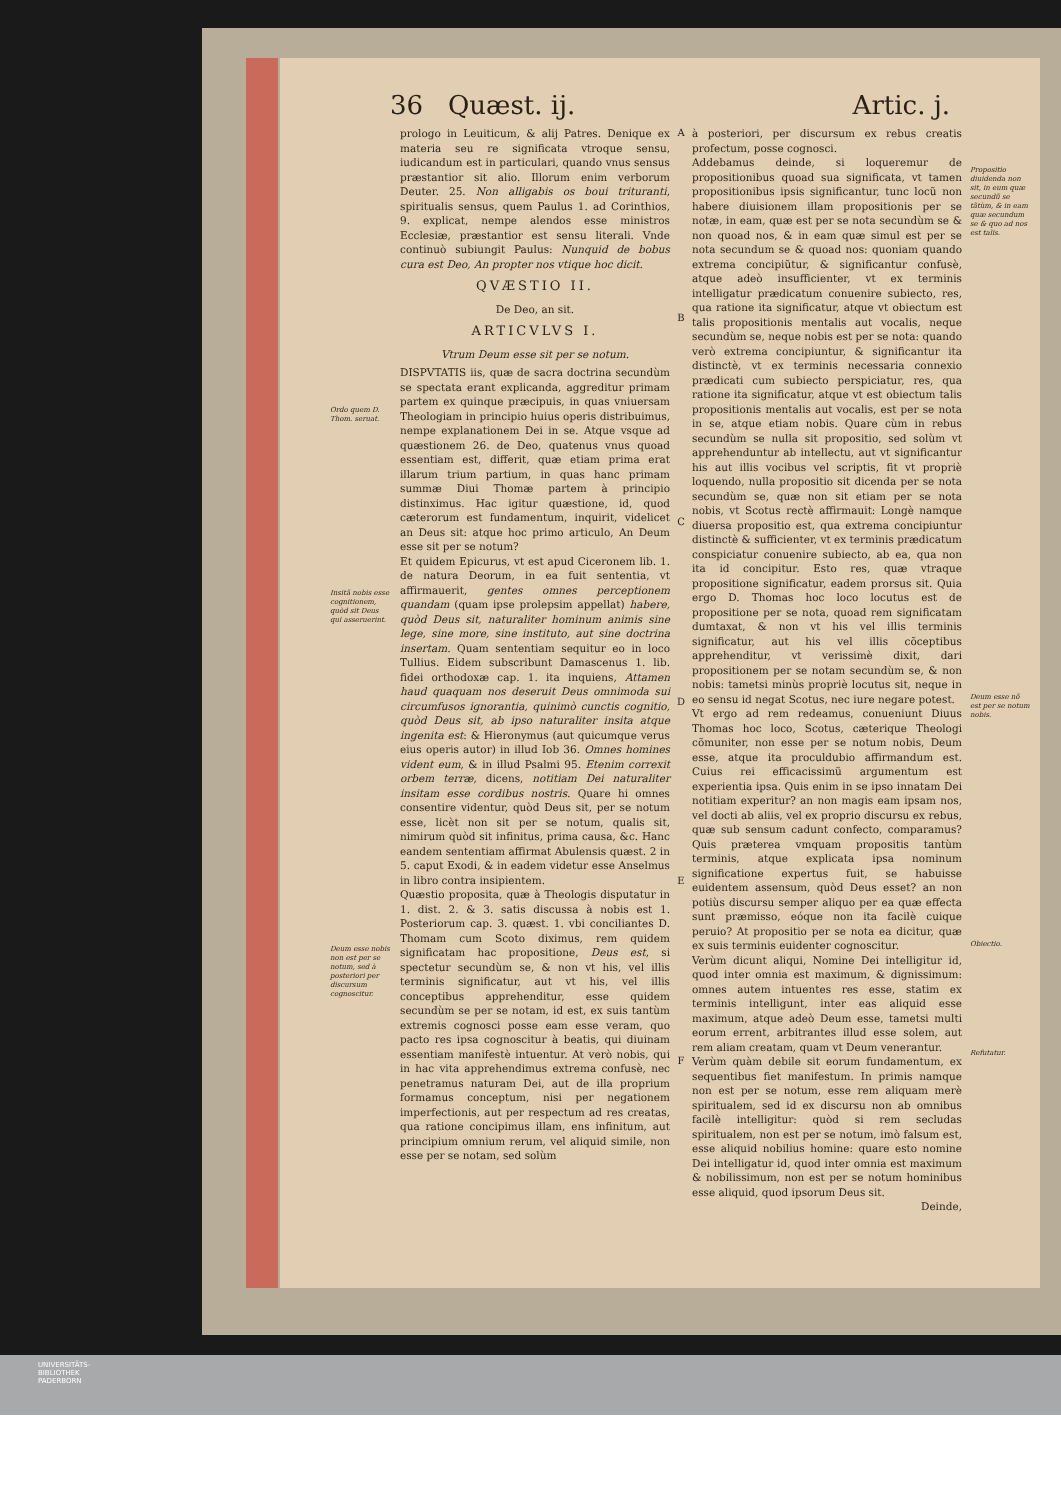36 Quæst. ij. Artic. j.
Ordo quem D. Thom. seruat.
Insitã nobis esse cognitionem, quòd sit Deus qui asseruerint.
Deum esse nobis non est per se notum, sed à posteriori per discursum cognoscitur.
prologo in Leuiticum, & alij Patres. Denique ex materia seu re significata vtroque sensu, iudicandum est in particulari, quando vnus sensus præstantior sit alio. Illorum enim verborum Deuter. 25. Non alligabis os boui trituranti, spiritualis sensus, quem Paulus 1. ad Corinthios, 9. explicat, nempe alendos esse ministros Ecclesiæ, præstantior est sensu literali. Vnde continuò subiungit Paulus: Nunquid de bobus cura est Deo, An propter nos vtique hoc dicit.
QVÆSTIO II.
De Deo, an sit.
ARTICVLVS I.
Vtrum Deum esse sit per se notum.
DISPVTATIS iis, quæ de sacra doctrina secundùm se spectata erant explicanda, aggreditur primam partem ex quinque præcipuis, in quas vniuersam Theologiam in principio huius operis distribuimus, nempe explanationem Dei in se. Atque vsque ad quæstionem 26. de Deo, quatenus vnus quoad essentiam est, differit, quæ etiam prima erat illarum trium partium, in quas hanc primam summæ Diui Thomæ partem à principio distinximus. Hac igitur quæstione, id, quod cæterorum est fundamentum, inquirit, videlicet an Deus sit: atque hoc primo articulo, An Deum esse sit per se notum?
Et quidem Epicurus, vt est apud Ciceronem lib. 1. de natura Deorum, in ea fuit sententia, vt affirmauerit, gentes omnes perceptionem quandam (quam ipse prolepsim appellat) habere, quòd Deus sit, naturaliter hominum animis sine lege, sine more, sine instituto, aut sine doctrina insertam. Quam sententiam sequitur eo in loco Tullius. Eidem subscribunt Damascenus 1. lib. fidei orthodoxæ cap. 1. ita inquiens, Attamen haud quaquam nos deseruit Deus omnimoda sui circumfusos ignorantia, quinimò cunctis cognitio, quòd Deus sit, ab ipso naturaliter insita atque ingenita est: & Hieronymus (aut quicumque verus eius operis autor) in illud Iob 36. Omnes homines vident eum, & in illud Psalmi 95. Etenim correxit orbem terræ, dicens, notitiam Dei naturaliter insitam esse cordibus nostris. Quare hi omnes consentire videntur, quòd Deus sit, per se notum esse, licèt non sit per se notum, qualis sit, nimirum quòd sit infinitus, prima causa, &c. Hanc eandem sententiam affirmat Abulensis quæst. 2 in 5. caput Exodi, & in eadem videtur esse Anselmus in libro contra insipientem.
Quæstio proposita, quæ à Theologis disputatur in 1. dist. 2. & 3. satis discussa à nobis est 1. Posteriorum cap. 3. quæst. 1. vbi conciliantes D. Thomam cum Scoto diximus, rem quidem significatam hac propositione, Deus est, si spectetur secundùm se, & non vt his, vel illis terminis significatur, aut vt his, vel illis conceptibus apprehenditur, esse quidem secundùm se per se notam, id est, ex suis tantùm extremis cognosci posse eam esse veram, quo pacto res ipsa cognoscitur à beatis, qui diuinam essentiam manifestè intuentur. At verò nobis, qui in hac vita apprehendimus extrema confusè, nec penetramus naturam Dei, aut de illa proprium formamus conceptum, nisi per negationem imperfectionis, aut per respectum ad res creatas, qua ratione concipimus illam, ens infinitum, aut principium omnium rerum, vel aliquid simile, non esse per se notam, sed solùm
A
B
C
D
E
F
à posteriori, per discursum ex rebus creatis profectum, posse cognosci.
Addebamus deinde, si loqueremur de propositionibus quoad sua significata, vt tamen propositionibus ipsis significantur, tunc locũ non habere diuisionem illam propositionis per se notæ, in eam, quæ est per se nota secundùm se & non quoad nos, & in eam quæ simul est per se nota secundum se & quoad nos: quoniam quando extrema concipiũtur, & significantur confusè, atque adeò insufficienter, vt ex terminis intelligatur prædicatum conuenire subiecto, res, qua ratione ita significatur, atque vt obiectum est talis propositionis mentalis aut vocalis, neque secundùm se, neque nobis est per se nota: quando verò extrema concipiuntur, & significantur ita distinctè, vt ex terminis necessaria connexio prædicati cum subiecto perspiciatur, res, qua ratione ita significatur, atque vt est obiectum talis propositionis mentalis aut vocalis, est per se nota in se, atque etiam nobis. Quare cùm in rebus secundùm se nulla sit propositio, sed solùm vt apprehenduntur ab intellectu, aut vt significantur his aut illis vocibus vel scriptis, fit vt propriè loquendo, nulla propositio sit dicenda per se nota secundùm se, quæ non sit etiam per se nota nobis, vt Scotus rectè affirmauit: Longè namque diuersa propositio est, qua extrema concipiuntur distinctè & sufficienter, vt ex terminis prædicatum conspiciatur conuenire subiecto, ab ea, qua non ita id concipitur. Esto res, quæ vtraque propositione significatur, eadem prorsus sit. Quia ergo D. Thomas hoc loco locutus est de propositione per se nota, quoad rem significatam dumtaxat, & non vt his vel illis terminis significatur, aut his vel illis cõceptibus apprehenditur, vt verissimè dixit, dari propositionem per se notam secundùm se, & non nobis: tametsi minùs propriè locutus sit, neque in eo sensu id negat Scotus, nec iure negare potest.
Vt ergo ad rem redeamus, conueniunt Diuus Thomas hoc loco, Scotus, cæterique Theologi cõmuniter, non esse per se notum nobis, Deum esse, atque ita proculdubio affirmandum est. Cuius rei efficacissimũ argumentum est experientia ipsa. Quis enim in se ipso innatam Dei notitiam experitur? an non magis eam ipsam nos, vel docti ab aliis, vel ex proprio discursu ex rebus, quæ sub sensum cadunt confecto, comparamus? Quis præterea vmquam propositis tantùm terminis, atque explicata ipsa nominum significatione expertus fuit, se habuisse euidentem assensum, quòd Deus esset? an non potiùs discursu semper aliquo per ea quæ effecta sunt præmisso, eóque non ita facilè cuique peruio? At propositio per se nota ea dicitur, quæ ex suis terminis euidenter cognoscitur.
Verùm dicunt aliqui, Nomine Dei intelligitur id, quod inter omnia est maximum, & dignissimum: omnes autem intuentes res esse, statim ex terminis intelligunt, inter eas aliquid esse maximum, atque adeò Deum esse, tametsi multi eorum errent, arbitrantes illud esse solem, aut rem aliam creatam, quam vt Deum venerantur.
Verùm quàm debile sit eorum fundamentum, ex sequentibus fiet manifestum. In primis namque non est per se notum, esse rem aliquam merè spiritualem, sed id ex discursu non ab omnibus facilè intelligitur: quòd si rem secludas spiritualem, non est per se notum, imò falsum est, esse aliquid nobilius homine: quare esto nomine Dei intelligatur id, quod inter omnia est maximum & nobilissimum, non est per se notum hominibus esse aliquid, quod ipsorum Deus sit.
Deinde,
Propositio diuidenda non sit, in eum quæ secundũ se tãtùm, & in eam quæ secundum se & quo ad nos est talis.
Deum esse nõ est per se notum nobis.
Obiectio.
Refutatur.
UNIVERSITÄTS-
BIBLIOTHEK
PADERBORN